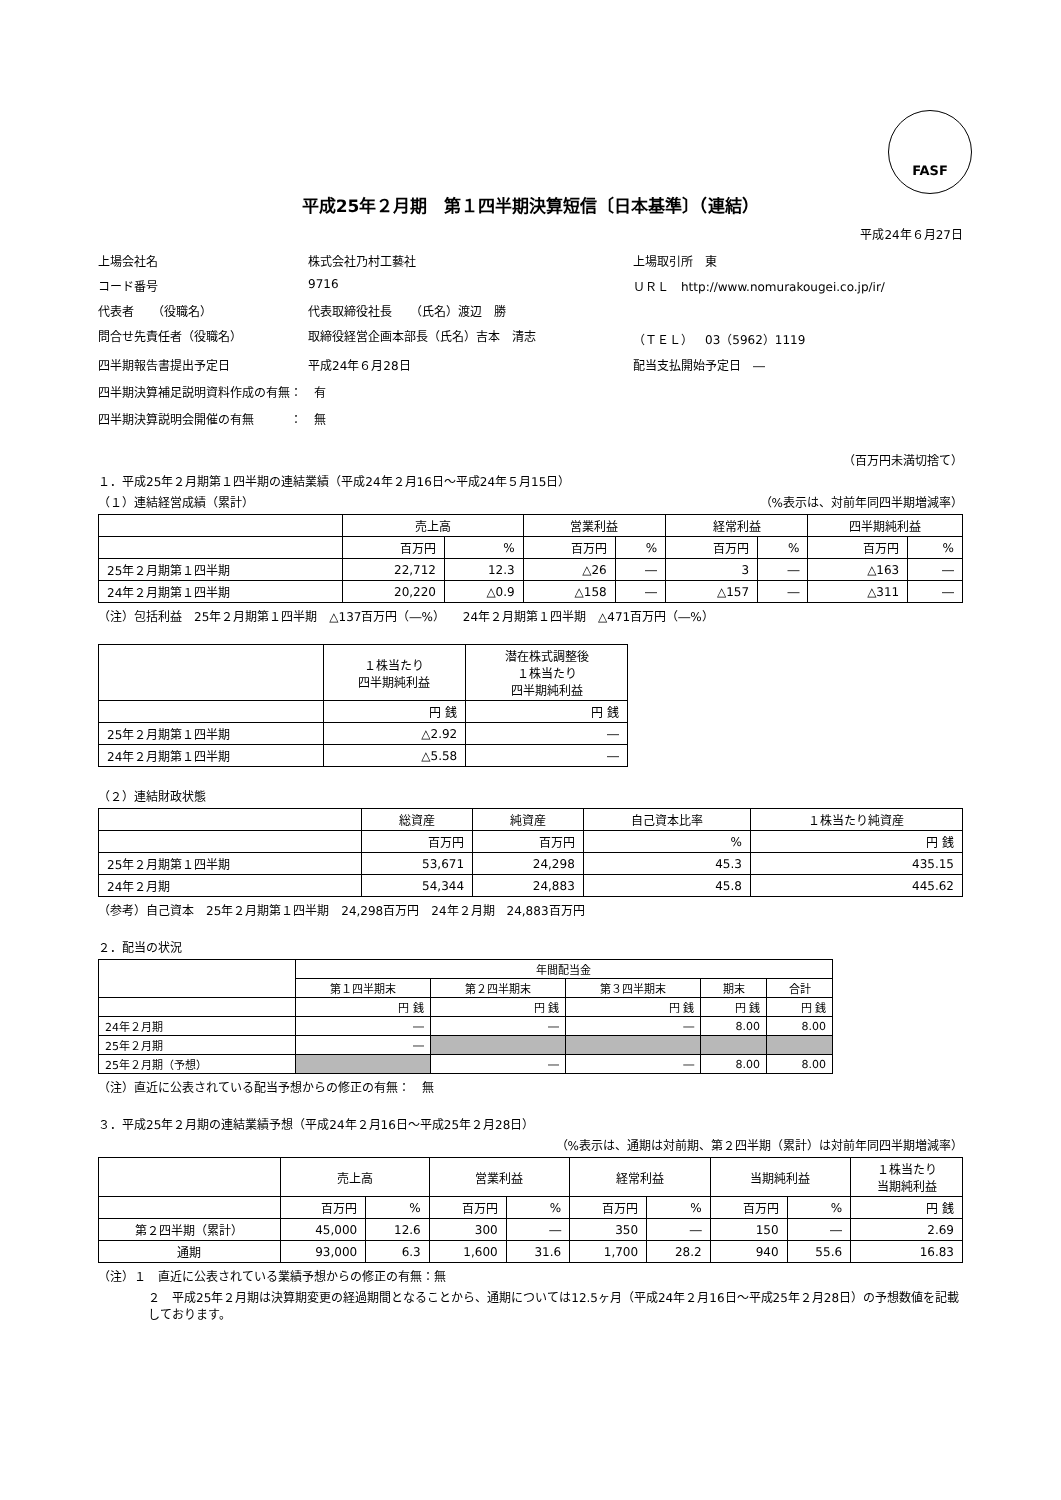FASF
平成25年２月期　第１四半期決算短信〔日本基準〕（連結）
平成24年６月27日
上場会社名
株式会社乃村工藝社
上場取引所　東
コード番号
9716
ＵＲＬ　http://www.nomurakougei.co.jp/ir/
代表者　　（役職名）
代表取締役社長　　（氏名）渡辺　勝
問合せ先責任者（役職名）
取締役経営企画本部長（氏名）吉本　清志
（ＴＥＬ）　03（5962）1119
四半期報告書提出予定日
平成24年６月28日
配当支払開始予定日　―
四半期決算補足説明資料作成の有無：　有
四半期決算説明会開催の有無　　　：　無
（百万円未満切捨て）
１．平成25年２月期第１四半期の連結業績（平成24年２月16日～平成24年５月15日）
（１）連結経営成績（累計） （%表示は、対前年同四半期増減率）
| | 売上高 | | 営業利益 | | 経常利益 | | 四半期純利益 | |
| --- | --- | --- | --- | --- | --- | --- | --- | --- |
| | 百万円 | % | 百万円 | % | 百万円 | % | 百万円 | % |
| 25年２月期第１四半期 | 22,712 | 12.3 | △26 | ― | 3 | ― | △163 | ― |
| 24年２月期第１四半期 | 20,220 | △0.9 | △158 | ― | △157 | ― | △311 | ― |
（注）包括利益　25年２月期第１四半期　△137百万円（―%）　　24年２月期第１四半期　△471百万円（―%）
| | １株当たり 四半期純利益 | 潜在株式調整後 １株当たり 四半期純利益 |
| --- | --- | --- |
| | 円 銭 | 円 銭 |
| 25年２月期第１四半期 | △2.92 | ― |
| 24年２月期第１四半期 | △5.58 | ― |
（２）連結財政状態
| | 総資産 | 純資産 | 自己資本比率 | １株当たり純資産 |
| --- | --- | --- | --- | --- |
| | 百万円 | 百万円 | % | 円 銭 |
| 25年２月期第１四半期 | 53,671 | 24,298 | 45.3 | 435.15 |
| 24年２月期 | 54,344 | 24,883 | 45.8 | 445.62 |
（参考）自己資本　25年２月期第１四半期　24,298百万円　24年２月期　24,883百万円
２．配当の状況
| | 年間配当金 | | | | |
| --- | --- | --- | --- | --- | --- |
| | 第１四半期末 | 第２四半期末 | 第３四半期末 | 期末 | 合計 |
| | 円 銭 | 円 銭 | 円 銭 | 円 銭 | 円 銭 |
| 24年２月期 | ― | ― | ― | 8.00 | 8.00 |
| 25年２月期 | ― | | | | |
| 25年２月期（予想） | | ― | ― | 8.00 | 8.00 |
（注）直近に公表されている配当予想からの修正の有無：　無
３．平成25年２月期の連結業績予想（平成24年２月16日～平成25年２月28日）
（%表示は、通期は対前期、第２四半期（累計）は対前年同四半期増減率）
| | 売上高 | | 営業利益 | | 経常利益 | | 当期純利益 | | １株当たり 当期純利益 |
| --- | --- | --- | --- | --- | --- | --- | --- | --- | --- |
| | 百万円 | % | 百万円 | % | 百万円 | % | 百万円 | % | 円 銭 |
| 第２四半期（累計） | 45,000 | 12.6 | 300 | ― | 350 | ― | 150 | ― | 2.69 |
| 通期 | 93,000 | 6.3 | 1,600 | 31.6 | 1,700 | 28.2 | 940 | 55.6 | 16.83 |
（注）１　直近に公表されている業績予想からの修正の有無：無
２　平成25年２月期は決算期変更の経過期間となることから、通期については12.5ヶ月（平成24年２月16日～平成25年２月28日）の予想数値を記載しております。